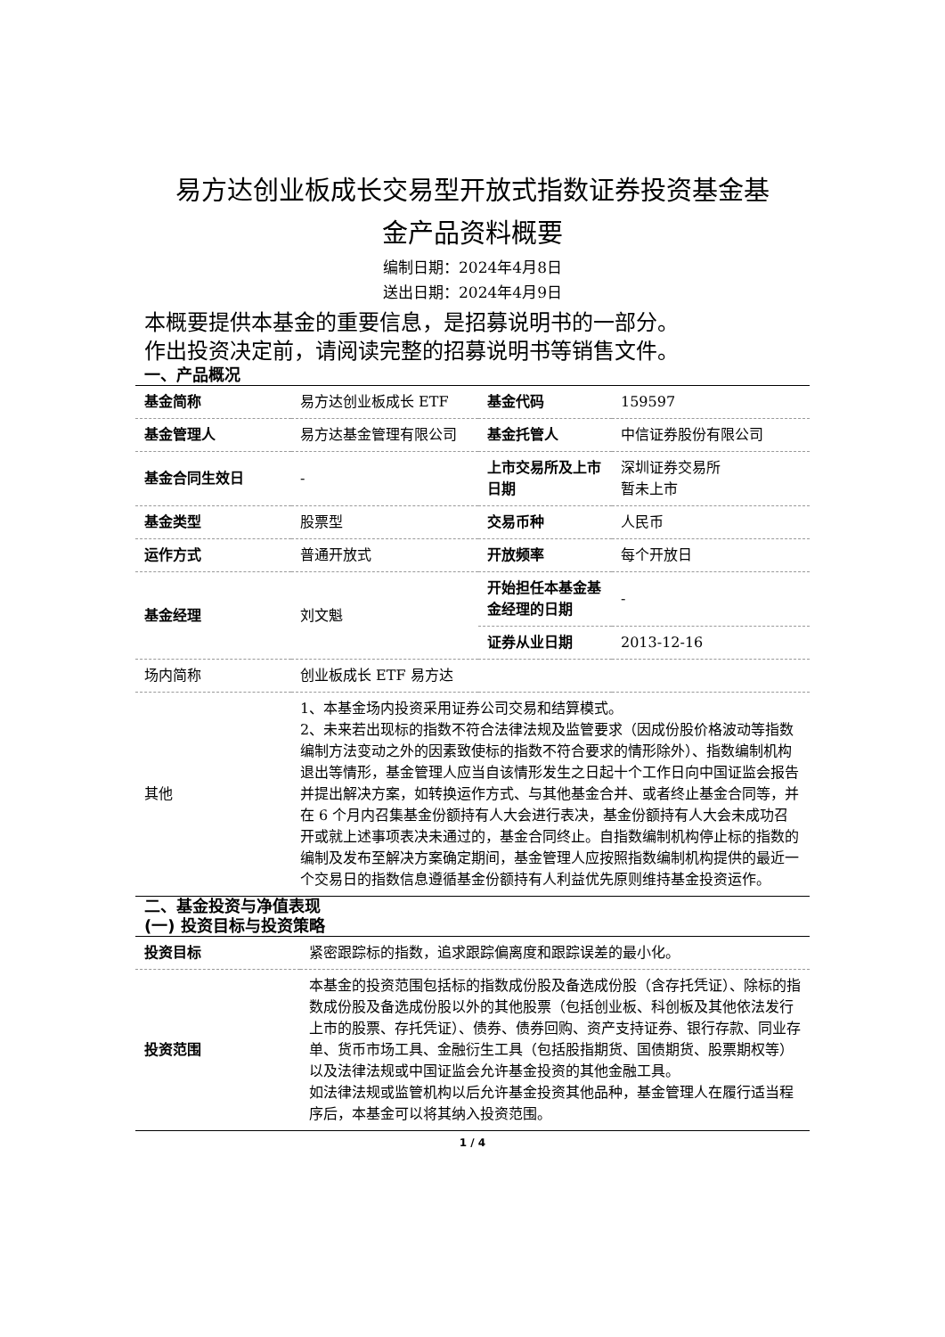易方达创业板成长交易型开放式指数证券投资基金基
金产品资料概要
编制日期：2024年4月8日
送出日期：2024年4月9日
本概要提供本基金的重要信息，是招募说明书的一部分。
作出投资决定前，请阅读完整的招募说明书等销售文件。
一、产品概况
| 基金简称 | 易方达创业板成长 ETF | 基金代码 | 159597 |
| 基金管理人 | 易方达基金管理有限公司 | 基金托管人 | 中信证券股份有限公司 |
| 基金合同生效日 | - | 上市交易所及上市日期 | 深圳证券交易所 暂未上市 |
| 基金类型 | 股票型 | 交易币种 | 人民币 |
| 运作方式 | 普通开放式 | 开放频率 | 每个开放日 |
| 基金经理 | 刘文魁 | 开始担任本基金基金经理的日期 | - |
| | | 证券从业日期 | 2013-12-16 |
| 场内简称 | 创业板成长 ETF 易方达 | | |
| 其他 | 1、本基金场内投资采用证券公司交易和结算模式。 2、未来若出现标的指数不符合法律法规及监管要求（因成份股价格波动等指数编制方法变动之外的因素致使标的指数不符合要求的情形除外）、指数编制机构退出等情形，基金管理人应当自该情形发生之日起十个工作日向中国证监会报告并提出解决方案，如转换运作方式、与其他基金合并、或者终止基金合同等，并在 6 个月内召集基金份额持有人大会进行表决，基金份额持有人大会未成功召开或就上述事项表决未通过的，基金合同终止。自指数编制机构停止标的指数的编制及发布至解决方案确定期间，基金管理人应按照指数编制机构提供的最近一个交易日的指数信息遵循基金份额持有人利益优先原则维持基金投资运作。 | | |
二、基金投资与净值表现
(一) 投资目标与投资策略
| 投资目标 | 紧密跟踪标的指数，追求跟踪偏离度和跟踪误差的最小化。 |
| 投资范围 | 本基金的投资范围包括标的指数成份股及备选成份股（含存托凭证）、除标的指数成份股及备选成份股以外的其他股票（包括创业板、科创板及其他依法发行上市的股票、存托凭证）、债券、债券回购、资产支持证券、银行存款、同业存单、货币市场工具、金融衍生工具（包括股指期货、国债期货、股票期权等）以及法律法规或中国证监会允许基金投资的其他金融工具。 如法律法规或监管机构以后允许基金投资其他品种，基金管理人在履行适当程序后，本基金可以将其纳入投资范围。 |
1 / 4